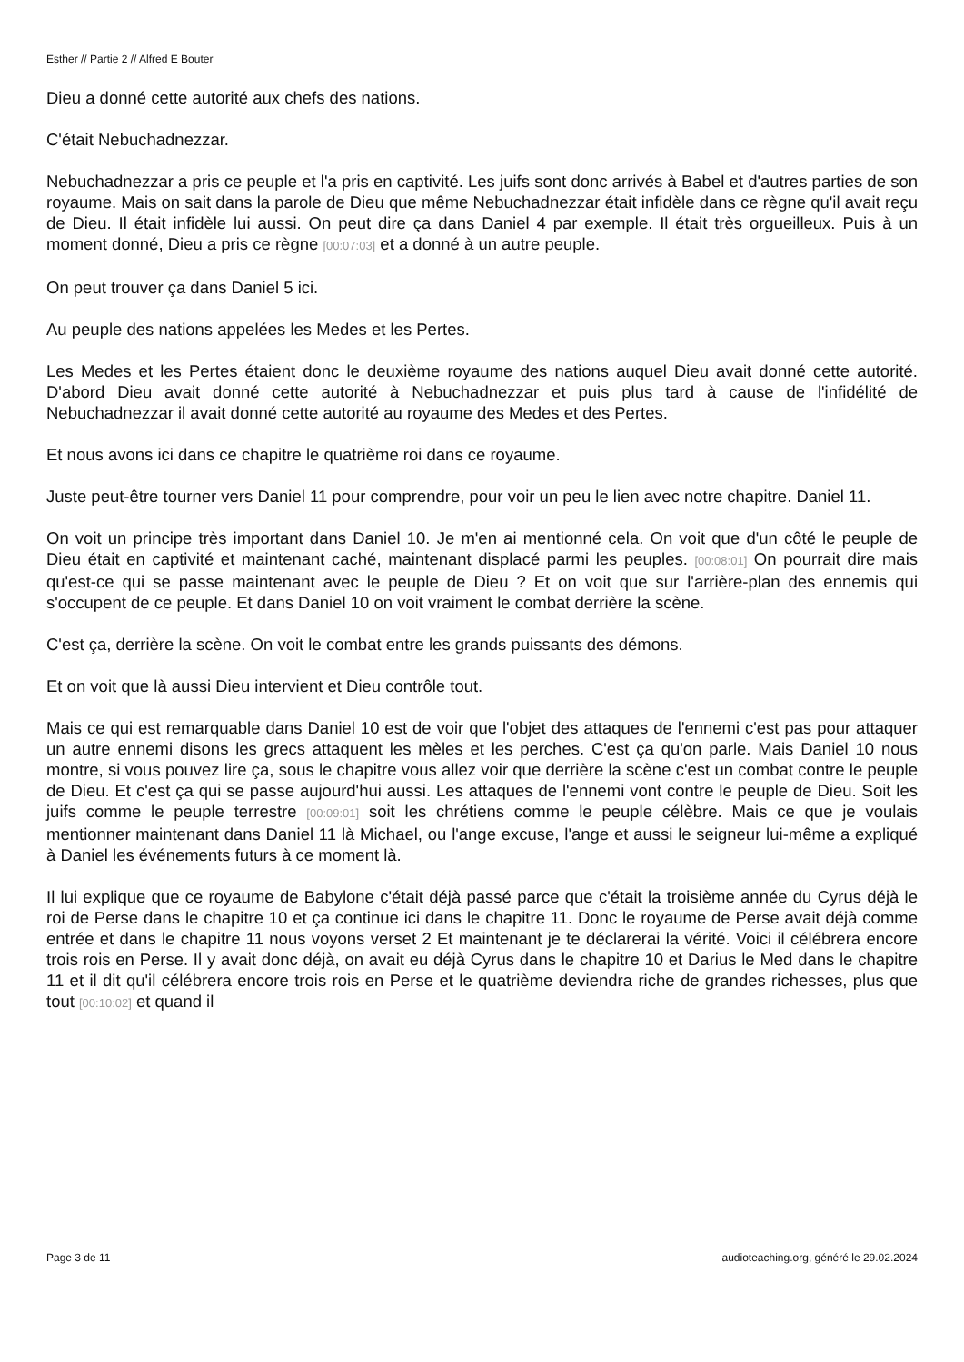Esther // Partie 2 // Alfred E Bouter
Dieu a donné cette autorité aux chefs des nations.
C'était Nebuchadnezzar.
Nebuchadnezzar a pris ce peuple et l'a pris en captivité. Les juifs sont donc arrivés à Babel et d'autres parties de son royaume. Mais on sait dans la parole de Dieu que même Nebuchadnezzar était infidèle dans ce règne qu'il avait reçu de Dieu. Il était infidèle lui aussi. On peut dire ça dans Daniel 4 par exemple. Il était très orgueilleux. Puis à un moment donné, Dieu a pris ce règne [00:07:03] et a donné à un autre peuple.
On peut trouver ça dans Daniel 5 ici.
Au peuple des nations appelées les Medes et les Pertes.
Les Medes et les Pertes étaient donc le deuxième royaume des nations auquel Dieu avait donné cette autorité. D'abord Dieu avait donné cette autorité à Nebuchadnezzar et puis plus tard à cause de l'infidélité de Nebuchadnezzar il avait donné cette autorité au royaume des Medes et des Pertes.
Et nous avons ici dans ce chapitre le quatrième roi dans ce royaume.
Juste peut-être tourner vers Daniel 11 pour comprendre, pour voir un peu le lien avec notre chapitre. Daniel 11.
On voit un principe très important dans Daniel 10. Je m'en ai mentionné cela. On voit que d'un côté le peuple de Dieu était en captivité et maintenant caché, maintenant displacé parmi les peuples. [00:08:01] On pourrait dire mais qu'est-ce qui se passe maintenant avec le peuple de Dieu ? Et on voit que sur l'arrière-plan des ennemis qui s'occupent de ce peuple. Et dans Daniel 10 on voit vraiment le combat derrière la scène.
C'est ça, derrière la scène. On voit le combat entre les grands puissants des démons.
Et on voit que là aussi Dieu intervient et Dieu contrôle tout.
Mais ce qui est remarquable dans Daniel 10 est de voir que l'objet des attaques de l'ennemi c'est pas pour attaquer un autre ennemi disons les grecs attaquent les mèles et les perches. C'est ça qu'on parle. Mais Daniel 10 nous montre, si vous pouvez lire ça, sous le chapitre vous allez voir que derrière la scène c'est un combat contre le peuple de Dieu. Et c'est ça qui se passe aujourd'hui aussi. Les attaques de l'ennemi vont contre le peuple de Dieu. Soit les juifs comme le peuple terrestre [00:09:01] soit les chrétiens comme le peuple célèbre. Mais ce que je voulais mentionner maintenant dans Daniel 11 là Michael, ou l'ange excuse, l'ange et aussi le seigneur lui-même a expliqué à Daniel les événements futurs à ce moment là.
Il lui explique que ce royaume de Babylone c'était déjà passé parce que c'était la troisième année du Cyrus déjà le roi de Perse dans le chapitre 10 et ça continue ici dans le chapitre 11. Donc le royaume de Perse avait déjà comme entrée et dans le chapitre 11 nous voyons verset 2 Et maintenant je te déclarerai la vérité. Voici il célébrera encore trois rois en Perse. Il y avait donc déjà, on avait eu déjà Cyrus dans le chapitre 10 et Darius le Med dans le chapitre 11 et il dit qu'il célébrera encore trois rois en Perse et le quatrième deviendra riche de grandes richesses, plus que tout [00:10:02] et quand il
Page 3 de 11 audioteaching.org, généré le 29.02.2024